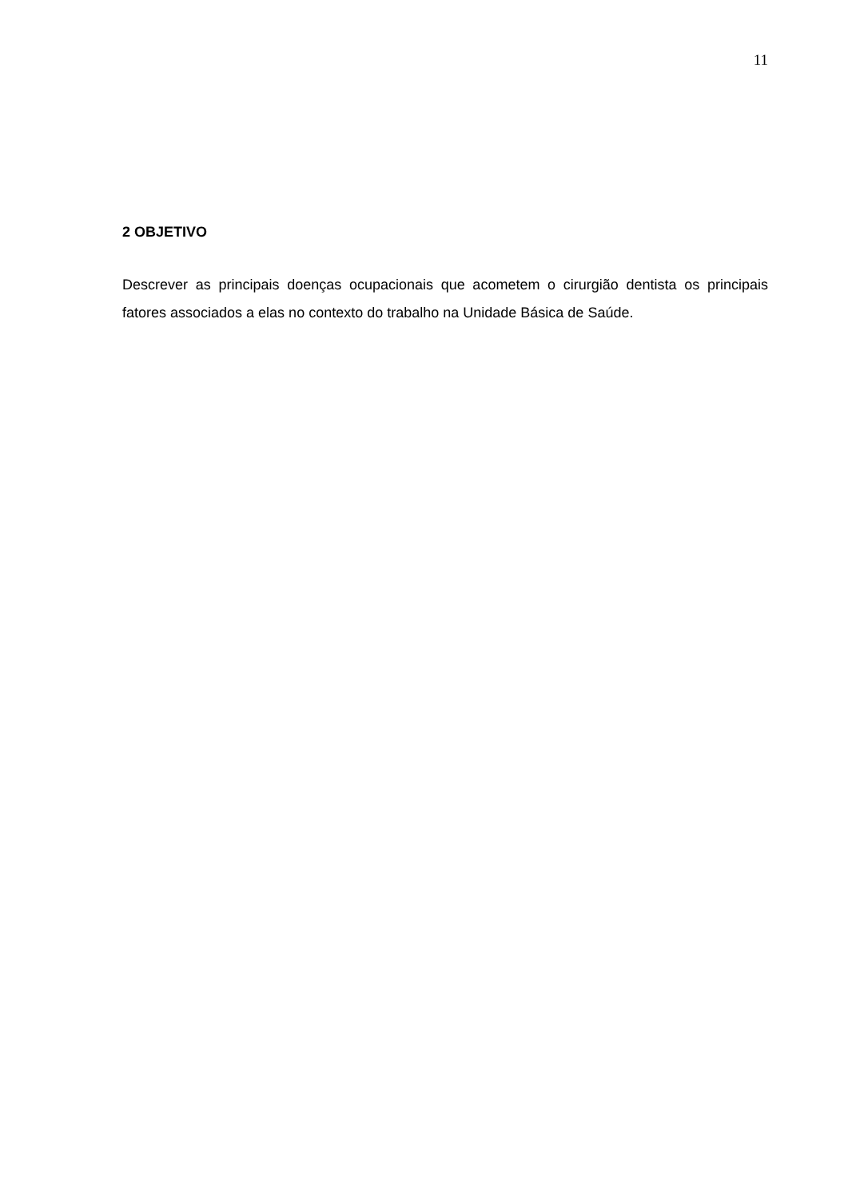11
2 OBJETIVO
Descrever as principais doenças ocupacionais que acometem o cirurgião dentista os principais fatores associados a elas no contexto do trabalho na Unidade Básica de Saúde.